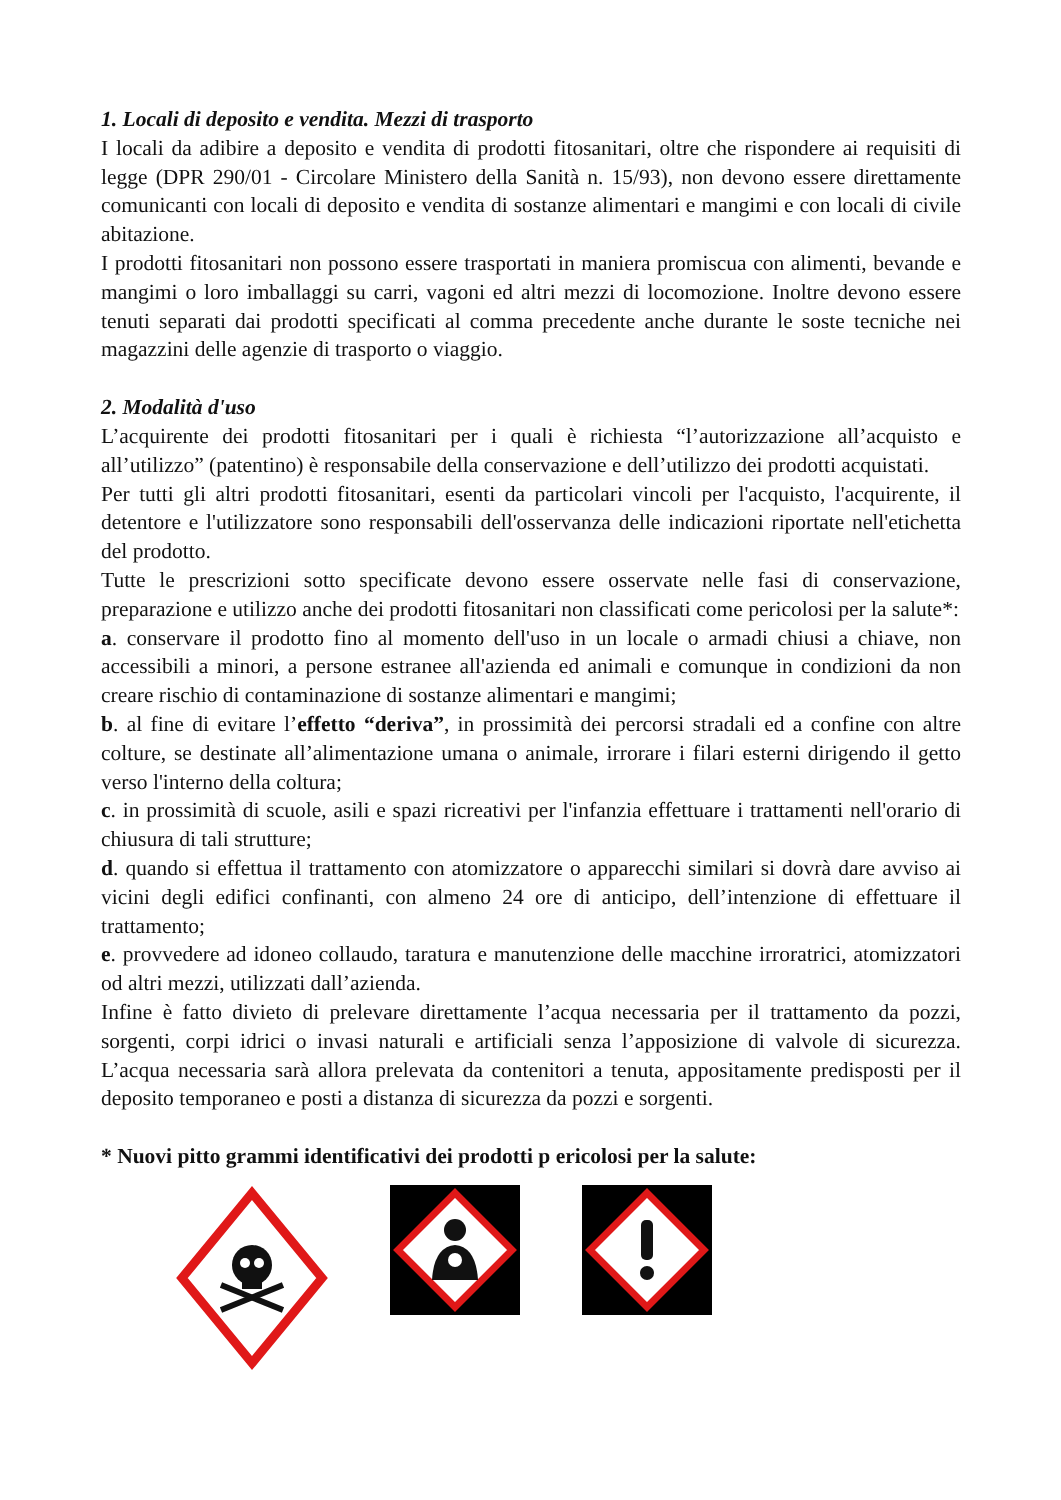1. Locali di deposito e vendita. Mezzi di trasporto
I locali da adibire a deposito e vendita di prodotti fitosanitari, oltre che rispondere ai requisiti di legge (DPR 290/01 - Circolare Ministero della Sanità n. 15/93), non devono essere direttamente comunicanti con locali di deposito e vendita di sostanze alimentari e mangimi e con locali di civile abitazione.
I prodotti fitosanitari non possono essere trasportati in maniera promiscua con alimenti, bevande e mangimi o loro imballaggi su carri, vagoni ed altri mezzi di locomozione. Inoltre devono essere tenuti separati dai prodotti specificati al comma precedente anche durante le soste tecniche nei magazzini delle agenzie di trasporto o viaggio.
2. Modalità d'uso
L’acquirente dei prodotti fitosanitari per i quali è richiesta “l’autorizzazione all’acquisto e all’utilizzo” (patentino) è responsabile della conservazione e dell’utilizzo dei prodotti acquistati.
Per tutti gli altri prodotti fitosanitari, esenti da particolari vincoli per l'acquisto, l'acquirente, il detentore e l'utilizzatore sono responsabili dell'osservanza delle indicazioni riportate nell'etichetta del prodotto.
Tutte le prescrizioni sotto specificate devono essere osservate nelle fasi di conservazione, preparazione e utilizzo anche dei prodotti fitosanitari non classificati come pericolosi per la salute*:
a. conservare il prodotto fino al momento dell'uso in un locale o armadi chiusi a chiave, non accessibili a minori, a persone estranee all'azienda ed animali e comunque in condizioni da non creare rischio di contaminazione di sostanze alimentari e mangimi;
b. al fine di evitare l’effetto “deriva”, in prossimità dei percorsi stradali ed a confine con altre colture, se destinate all’alimentazione umana o animale, irrorare i filari esterni dirigendo il getto verso l'interno della coltura;
c. in prossimità di scuole, asili e spazi ricreativi per l'infanzia effettuare i trattamenti nell'orario di chiusura di tali strutture;
d. quando si effettua il trattamento con atomizzatore o apparecchi similari si dovrà dare avviso ai vicini degli edifici confinanti, con almeno 24 ore di anticipo, dell’intenzione di effettuare il trattamento;
e. provvedere ad idoneo collaudo, taratura e manutenzione delle macchine irroratrici, atomizzatori od altri mezzi, utilizzati dall’azienda.
Infine è fatto divieto di prelevare direttamente l’acqua necessaria per il trattamento da pozzi, sorgenti, corpi idrici o invasi naturali e artificiali senza l’apposizione di valvole di sicurezza. L’acqua necessaria sarà allora prelevata da contenitori a tenuta, appositamente predisposti per il deposito temporaneo e posti a distanza di sicurezza da pozzi e sorgenti.
* Nuovi pitto grammi identificativi dei prodotti p ericolosi per la salute: